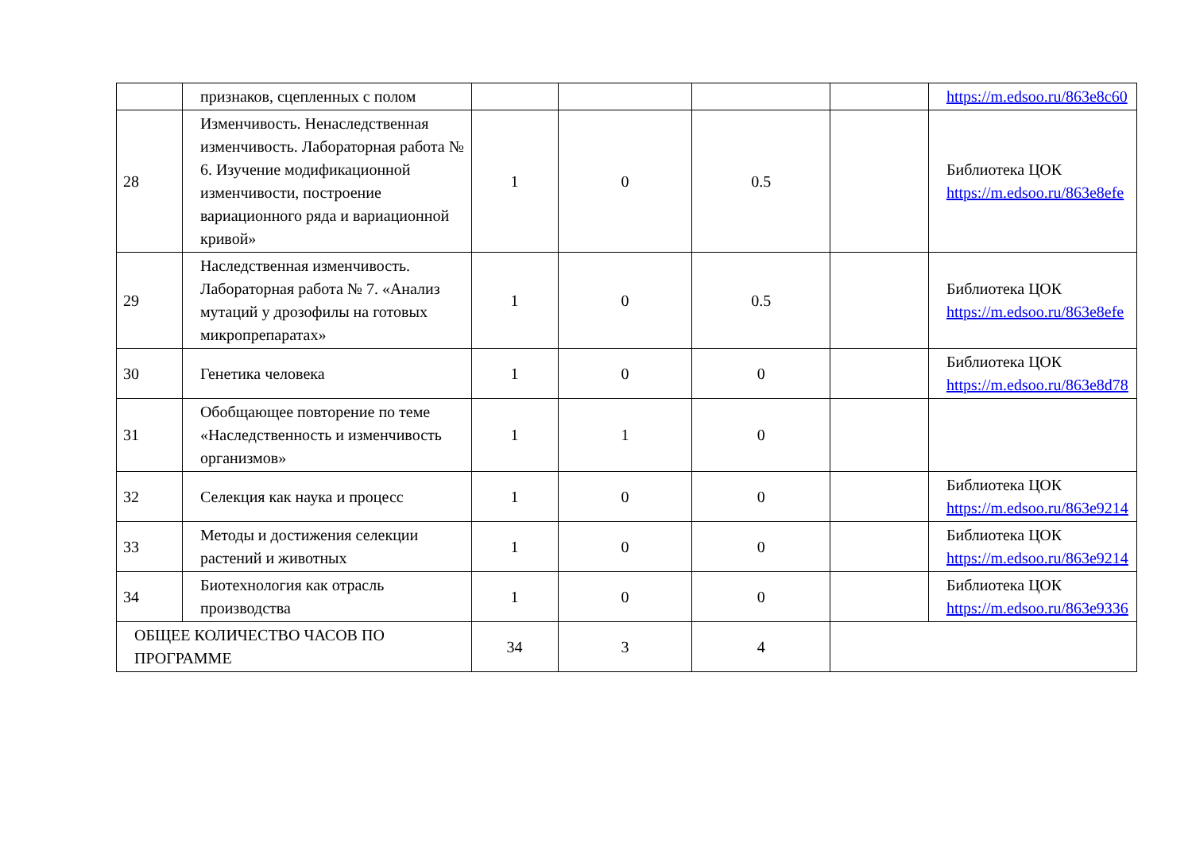| | признаков, сцепленных с полом | | | | | https://m.edsoo.ru/863e8c60 |
| 28 | Изменчивость. Ненаследственная изменчивость. Лабораторная работа № 6. Изучение модификационной изменчивости, построение вариационного ряда и вариационной кривой» | 1 | 0 | 0.5 | | Библиотека ЦОК https://m.edsoo.ru/863e8efe |
| 29 | Наследственная изменчивость. Лабораторная работа № 7. «Анализ мутаций у дрозофилы на готовых микропрепаратах» | 1 | 0 | 0.5 | | Библиотека ЦОК https://m.edsoo.ru/863e8efe |
| 30 | Генетика человека | 1 | 0 | 0 | | Библиотека ЦОК https://m.edsoo.ru/863e8d78 |
| 31 | Обобщающее повторение по теме «Наследственность и изменчивость организмов» | 1 | 1 | 0 | | |
| 32 | Селекция как наука и процесс | 1 | 0 | 0 | | Библиотека ЦОК https://m.edsoo.ru/863e9214 |
| 33 | Методы и достижения селекции растений и животных | 1 | 0 | 0 | | Библиотека ЦОК https://m.edsoo.ru/863e9214 |
| 34 | Биотехнология как отрасль производства | 1 | 0 | 0 | | Библиотека ЦОК https://m.edsoo.ru/863e9336 |
| ОБЩЕЕ КОЛИЧЕСТВО ЧАСОВ ПО ПРОГРАММЕ | | 34 | 3 | 4 | | |